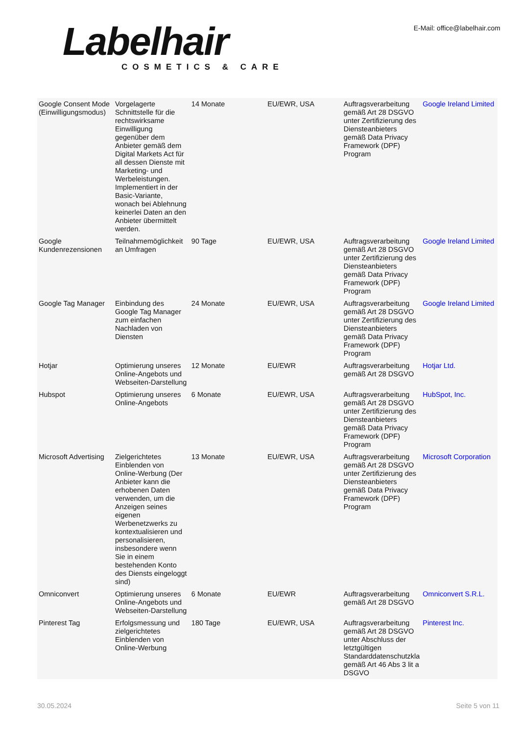Labelhair
COSMETICS & CARE
E-Mail: office@labelhair.com
| Google Consent Mode (Einwilligungsmodus) | Vorgelagerte Schnittstelle für die rechtswirksame Einwilligung gegenüber dem Anbieter gemäß dem Digital Markets Act für all dessen Dienste mit Marketing- und Werbeleistungen. Implementiert in der Basic-Variante, wonach bei Ablehnung keinerlei Daten an den Anbieter übermittelt werden. | 14 Monate | EU/EWR, USA | Auftragsverarbeitung gemäß Art 28 DSGVO unter Zertifizierung des Diensteanbieters gemäß Data Privacy Framework (DPF) Program | Google Ireland Limited |
| Google Kundenrezensionen | Teilnahmemöglichkeit an Umfragen | 90 Tage | EU/EWR, USA | Auftragsverarbeitung gemäß Art 28 DSGVO unter Zertifizierung des Diensteanbieters gemäß Data Privacy Framework (DPF) Program | Google Ireland Limited |
| Google Tag Manager | Einbindung des Google Tag Manager zum einfachen Nachladen von Diensten | 24 Monate | EU/EWR, USA | Auftragsverarbeitung gemäß Art 28 DSGVO unter Zertifizierung des Diensteanbieters gemäß Data Privacy Framework (DPF) Program | Google Ireland Limited |
| Hotjar | Optimierung unseres Online-Angebots und Webseiten-Darstellung | 12 Monate | EU/EWR | Auftragsverarbeitung gemäß Art 28 DSGVO | Hotjar Ltd. |
| Hubspot | Optimierung unseres Online-Angebots | 6 Monate | EU/EWR, USA | Auftragsverarbeitung gemäß Art 28 DSGVO unter Zertifizierung des Diensteanbieters gemäß Data Privacy Framework (DPF) Program | HubSpot, Inc. |
| Microsoft Advertising | Zielgerichtetes Einblenden von Online-Werbung (Der Anbieter kann die erhobenen Daten verwenden, um die Anzeigen seines eigenen Werbenetzwerks zu kontextualisieren und personalisieren, insbesondere wenn Sie in einem bestehenden Konto des Diensts eingeloggt sind) | 13 Monate | EU/EWR, USA | Auftragsverarbeitung gemäß Art 28 DSGVO unter Zertifizierung des Diensteanbieters gemäß Data Privacy Framework (DPF) Program | Microsoft Corporation |
| Omniconvert | Optimierung unseres Online-Angebots und Webseiten-Darstellung | 6 Monate | EU/EWR | Auftragsverarbeitung gemäß Art 28 DSGVO | Omniconvert S.R.L. |
| Pinterest Tag | Erfolgsmessung und zielgerichtetes Einblenden von Online-Werbung | 180 Tage | EU/EWR, USA | Auftragsverarbeitung gemäß Art 28 DSGVO unter Abschluss der letztgültigen Standarddatenschutzkla gemäß Art 46 Abs 3 lit a DSGVO | Pinterest Inc. |
30.05.2024 Seite 5 von 11